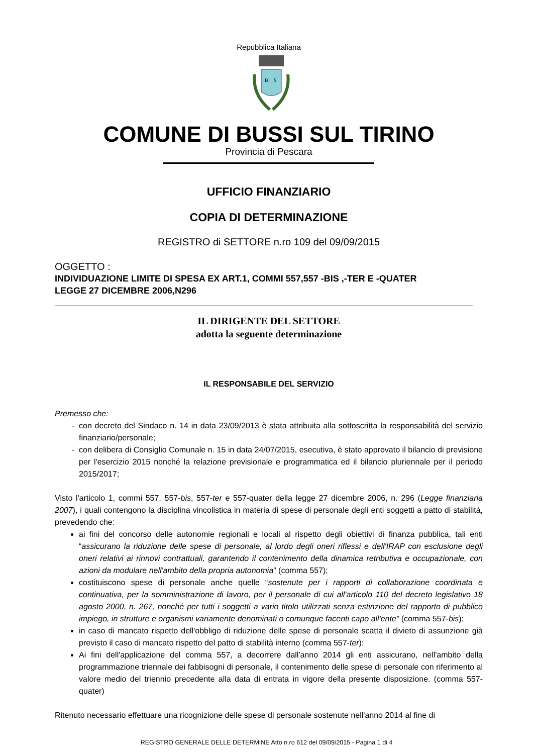Repubblica Italiana
B
S
COMUNE DI BUSSI SUL TIRINO
Provincia di Pescara
UFFICIO FINANZIARIO
COPIA DI DETERMINAZIONE
REGISTRO di SETTORE n.ro 109 del 09/09/2015
OGGETTO :
INDIVIDUAZIONE LIMITE DI SPESA EX ART.1, COMMI 557,557 -BIS ,-TER E -QUATER
LEGGE 27 DICEMBRE 2006,N296
IL DIRIGENTE DEL SETTORE
adotta la seguente determinazione
IL RESPONSABILE DEL SERVIZIO
Premesso che:
con decreto del Sindaco n. 14 in data 23/09/2013 è stata attribuita alla sottoscritta la responsabilità del servizio finanziario/personale;
con delibera di Consiglio Comunale n. 15 in data 24/07/2015, esecutiva, è stato approvato il bilancio di previsione per l'esercizio 2015 nonché la relazione previsionale e programmatica ed il bilancio pluriennale per il periodo 2015/2017;
Visto l'articolo 1, commi 557, 557-bis, 557-ter e 557-quater della legge 27 dicembre 2006, n. 296 (Legge finanziaria 2007), i quali contengono la disciplina vincolistica in materia di spese di personale degli enti soggetti a patto di stabilità, prevedendo che:
ai fini del concorso delle autonomie regionali e locali al rispetto degli obiettivi di finanza pubblica, tali enti “assicurano la riduzione delle spese di personale, al lordo degli oneri riflessi e dell'IRAP con esclusione degli oneri relativi ai rinnovi contrattuali, garantendo il contenimento della dinamica retributiva e occupazionale, con azioni da modulare nell'ambito della propria autonomia” (comma 557);
costituiscono spese di personale anche quelle “sostenute per i rapporti di collaborazione coordinata e continuativa, per la somministrazione di lavoro, per il personale di cui all'articolo 110 del decreto legislativo 18 agosto 2000, n. 267, nonché per tutti i soggetti a vario titolo utilizzati senza estinzione del rapporto di pubblico impiego, in strutture e organismi variamente denominati o comunque facenti capo all'ente” (comma 557-bis);
in caso di mancato rispetto dell'obbligo di riduzione delle spese di personale scatta il divieto di assunzione già previsto il caso di mancato rispetto del patto di stabilità interno (comma 557-ter);
Ai fini dell'applicazione del comma 557, a decorrere dall'anno 2014 gli enti assicurano, nell'ambito della programmazione triennale dei fabbisogni di personale, il contenimento delle spese di personale con riferimento al valore medio del triennio precedente alla data di entrata in vigore della presente disposizione. (comma 557-quater)
Ritenuto necessario effettuare una ricognizione delle spese di personale sostenute nell'anno 2014 al fine di
REGISTRO GENERALE DELLE DETERMINE Atto n.ro 612 del 09/09/2015 - Pagina 1 di 4